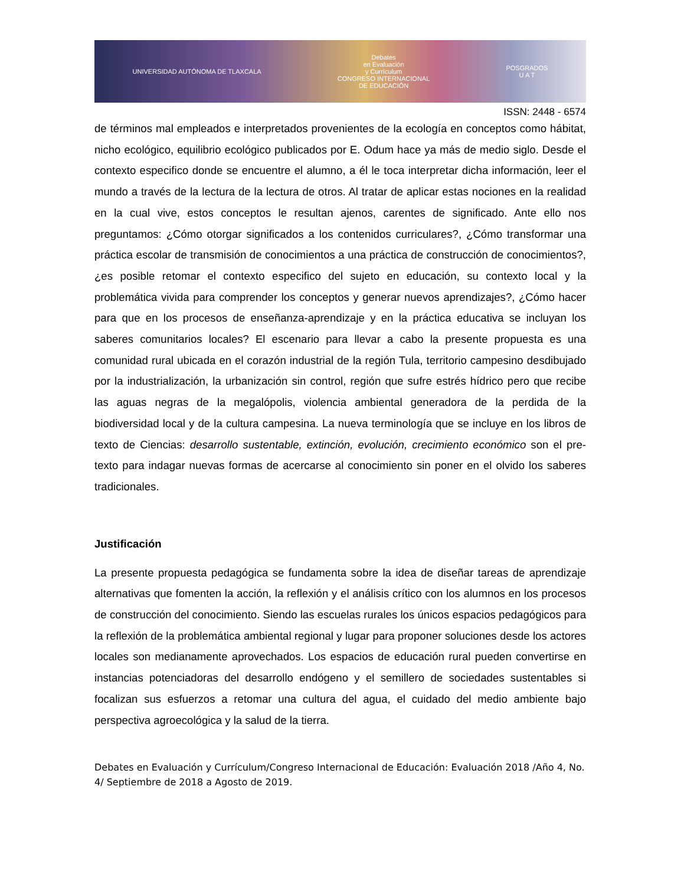UNIVERSIDAD AUTÓNOMA DE TLAXCALA
Debates
en Evaluación
y Currículum
CONGRESO INTERNACIONAL
DE EDUCACIÓN
POSGRADOS
U A T
ISSN: 2448 - 6574
de términos mal empleados e interpretados provenientes de la ecología en conceptos como hábitat, nicho ecológico, equilibrio ecológico publicados por E. Odum hace ya más de medio siglo. Desde el contexto especifico donde se encuentre el alumno, a él le toca interpretar dicha información, leer el mundo a través de la lectura de la lectura de otros. Al tratar de aplicar estas nociones en la realidad en la cual vive, estos conceptos le resultan ajenos, carentes de significado. Ante ello nos preguntamos: ¿Cómo otorgar significados a los contenidos curriculares?, ¿Cómo transformar una práctica escolar de transmisión de conocimientos a una práctica de construcción de conocimientos?, ¿es posible retomar el contexto especifico del sujeto en educación, su contexto local y la problemática vivida para comprender los conceptos y generar nuevos aprendizajes?, ¿Cómo hacer para que en los procesos de enseñanza-aprendizaje y en la práctica educativa se incluyan los saberes comunitarios locales? El escenario para llevar a cabo la presente propuesta es una comunidad rural ubicada en el corazón industrial de la región Tula, territorio campesino desdibujado por la industrialización, la urbanización sin control, región que sufre estrés hídrico pero que recibe las aguas negras de la megalópolis, violencia ambiental generadora de la perdida de la biodiversidad local y de la cultura campesina. La nueva terminología que se incluye en los libros de texto de Ciencias: desarrollo sustentable, extinción, evolución, crecimiento económico son el pre-texto para indagar nuevas formas de acercarse al conocimiento sin poner en el olvido los saberes tradicionales.
Justificación
La presente propuesta pedagógica se fundamenta sobre la idea de diseñar tareas de aprendizaje alternativas que fomenten la acción, la reflexión y el análisis crítico con los alumnos en los procesos de construcción del conocimiento. Siendo las escuelas rurales los únicos espacios pedagógicos para la reflexión de la problemática ambiental regional y lugar para proponer soluciones desde los actores locales son medianamente aprovechados. Los espacios de educación rural pueden convertirse en instancias potenciadoras del desarrollo endógeno y el semillero de sociedades sustentables si focalizan sus esfuerzos a retomar una cultura del agua, el cuidado del medio ambiente bajo perspectiva agroecológica y la salud de la tierra.
Debates en Evaluación y Currículum/Congreso Internacional de Educación: Evaluación 2018 /Año 4, No. 4/ Septiembre de 2018 a Agosto de 2019.